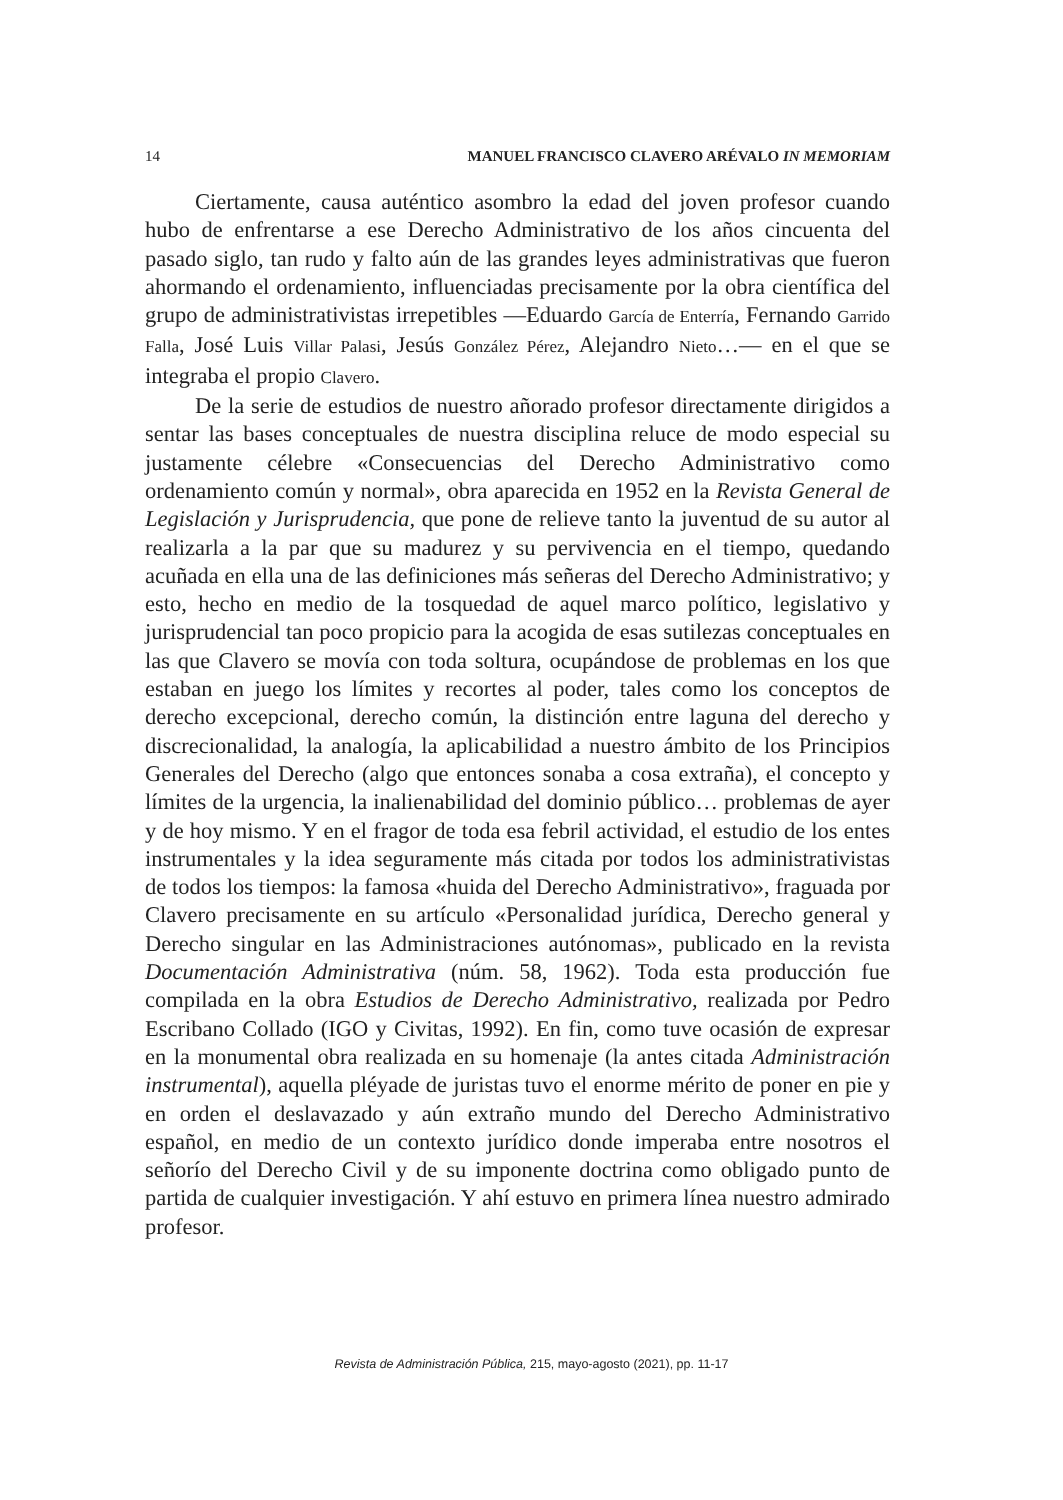14 MANUEL FRANCISCO CLAVERO ARÉVALO IN MEMORIAM
Ciertamente, causa auténtico asombro la edad del joven profesor cuando hubo de enfrentarse a ese Derecho Administrativo de los años cincuenta del pasado siglo, tan rudo y falto aún de las grandes leyes administrativas que fueron ahormando el ordenamiento, influenciadas precisamente por la obra científica del grupo de administrativistas irrepetibles —Eduardo García de Enterría, Fernando Garrido Falla, José Luis Villar Palasi, Jesús González Pérez, Alejandro Nieto…— en el que se integraba el propio Clavero.
De la serie de estudios de nuestro añorado profesor directamente dirigidos a sentar las bases conceptuales de nuestra disciplina reluce de modo especial su justamente célebre «Consecuencias del Derecho Administrativo como ordenamiento común y normal», obra aparecida en 1952 en la Revista General de Legislación y Jurisprudencia, que pone de relieve tanto la juventud de su autor al realizarla a la par que su madurez y su pervivencia en el tiempo, quedando acuñada en ella una de las definiciones más señeras del Derecho Administrativo; y esto, hecho en medio de la tosquedad de aquel marco político, legislativo y jurisprudencial tan poco propicio para la acogida de esas sutilezas conceptuales en las que Clavero se movía con toda soltura, ocupándose de problemas en los que estaban en juego los límites y recortes al poder, tales como los conceptos de derecho excepcional, derecho común, la distinción entre laguna del derecho y discrecionalidad, la analogía, la aplicabilidad a nuestro ámbito de los Principios Generales del Derecho (algo que entonces sonaba a cosa extraña), el concepto y límites de la urgencia, la inalienabilidad del dominio público… problemas de ayer y de hoy mismo. Y en el fragor de toda esa febril actividad, el estudio de los entes instrumentales y la idea seguramente más citada por todos los administrativistas de todos los tiempos: la famosa «huida del Derecho Administrativo», fraguada por Clavero precisamente en su artículo «Personalidad jurídica, Derecho general y Derecho singular en las Administraciones autónomas», publicado en la revista Documentación Administrativa (núm. 58, 1962). Toda esta producción fue compilada en la obra Estudios de Derecho Administrativo, realizada por Pedro Escribano Collado (IGO y Civitas, 1992). En fin, como tuve ocasión de expresar en la monumental obra realizada en su homenaje (la antes citada Administración instrumental), aquella pléyade de juristas tuvo el enorme mérito de poner en pie y en orden el deslavazado y aún extraño mundo del Derecho Administrativo español, en medio de un contexto jurídico donde imperaba entre nosotros el señorío del Derecho Civil y de su imponente doctrina como obligado punto de partida de cualquier investigación. Y ahí estuvo en primera línea nuestro admirado profesor.
Revista de Administración Pública, 215, mayo-agosto (2021), pp. 11-17